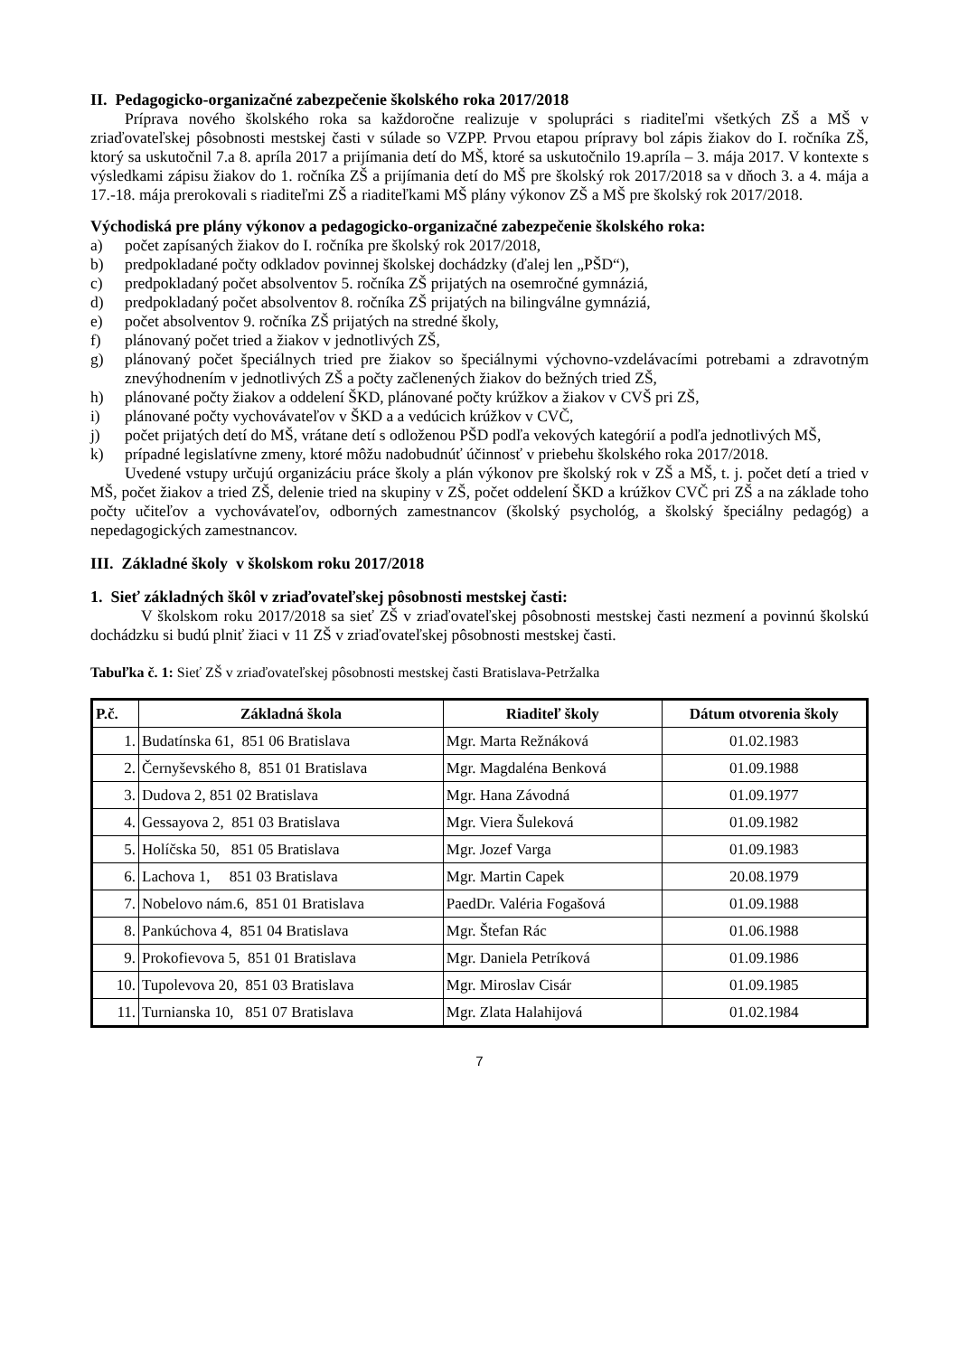II. Pedagogicko-organizačné zabezpečenie školského roka 2017/2018
Príprava nového školského roka sa každoročne realizuje v spolupráci s riaditeľmi všetkých ZŠ a MŠ v zriaďovateľskej pôsobnosti mestskej časti v súlade so VZPP. Prvou etapou prípravy bol zápis žiakov do I. ročníka ZŠ, ktorý sa uskutočnil 7.a 8. apríla 2017 a prijímania detí do MŠ, ktoré sa uskutočnilo 19.apríla – 3. mája 2017. V kontexte s výsledkami zápisu žiakov do 1. ročníka ZŠ a prijímania detí do MŠ pre školský rok 2017/2018 sa v dňoch 3. a 4. mája a 17.-18. mája prerokovali s riaditeľmi ZŠ a riaditeľkami MŠ plány výkonov ZŠ a MŠ pre školský rok 2017/2018.
Východiská pre plány výkonov a pedagogicko-organizačné zabezpečenie školského roka:
a) počet zapísaných žiakov do I. ročníka pre školský rok 2017/2018,
b) predpokladané počty odkladov povinnej školskej dochádzky (ďalej len „PŠD“),
c) predpokladaný počet absolventov 5. ročníka ZŠ prijatých na osemročné gymnáziá,
d) predpokladaný počet absolventov 8. ročníka ZŠ prijatých na bilingválne gymnáziá,
e) počet absolventov 9. ročníka ZŠ prijatých na stredné školy,
f) plánovaný počet tried a žiakov v jednotlivých ZŠ,
g) plánovaný počet špeciálnych tried pre žiakov so špeciálnymi výchovno-vzdelávacími potrebami a zdravotným znevýhodnením v jednotlivých ZŠ a počty začlenených žiakov do bežných tried ZŠ,
h) plánované počty žiakov a oddelení ŠKD, plánované počty krúžkov a žiakov v CVŠ pri ZŠ,
i) plánované počty vychovávateľov v ŠKD a a vedúcich krúžkov v CVČ,
j) počet prijatých detí do MŠ, vrátane detí s odloženou PŠD podľa vekových kategórií a podľa jednotlivých MŠ,
k) prípadné legislatívne zmeny, ktoré môžu nadobudnúť účinnosť v priebehu školského roka 2017/2018.
Uvedené vstupy určujú organizáciu práce školy a plán výkonov pre školský rok v ZŠ a MŠ, t. j. počet detí a tried v MŠ, počet žiakov a tried ZŠ, delenie tried na skupiny v ZŠ, počet oddelení ŠKD a krúžkov CVČ pri ZŠ a na základe toho počty učiteľov a vychovávateľov, odborných zamestnancov (školský psychológ, a školský špeciálny pedagóg) a nepedagogických zamestnancov.
III. Základné školy v školskom roku 2017/2018
1. Sieť základných škôl v zriaďovateľskej pôsobnosti mestskej časti:
V školskom roku 2017/2018 sa sieť ZŠ v zriaďovateľskej pôsobnosti mestskej časti nezmení a povinnú školskú dochádzku si budú plniť žiaci v 11 ZŠ v zriaďovateľskej pôsobnosti mestskej časti.
Tabuľka č. 1: Sieť ZŠ v zriaďovateľskej pôsobnosti mestskej časti Bratislava-Petržalka
| P.č. | Základná škola | Riaditeľ školy | Dátum otvorenia školy |
| --- | --- | --- | --- |
| 1. | Budatínska 61, 851 06 Bratislava | Mgr. Marta Režnáková | 01.02.1983 |
| 2. | Černyševského 8, 851 01 Bratislava | Mgr. Magdaléna Benková | 01.09.1988 |
| 3. | Dudova 2, 851 02 Bratislava | Mgr. Hana Závodná | 01.09.1977 |
| 4. | Gessayova 2, 851 03 Bratislava | Mgr. Viera Šuleková | 01.09.1982 |
| 5. | Holíčska 50, 851 05 Bratislava | Mgr. Jozef Varga | 01.09.1983 |
| 6. | Lachova 1, 851 03 Bratislava | Mgr. Martin Capek | 20.08.1979 |
| 7. | Nobelovo nám.6, 851 01 Bratislava | PaedDr. Valéria Fogašová | 01.09.1988 |
| 8. | Pankúchova 4, 851 04 Bratislava | Mgr. Štefan Rác | 01.06.1988 |
| 9. | Prokofievova 5, 851 01 Bratislava | Mgr. Daniela Petríková | 01.09.1986 |
| 10. | Tupolevova 20, 851 03 Bratislava | Mgr. Miroslav Cisár | 01.09.1985 |
| 11. | Turnianska 10, 851 07 Bratislava | Mgr. Zlata Halahijová | 01.02.1984 |
7